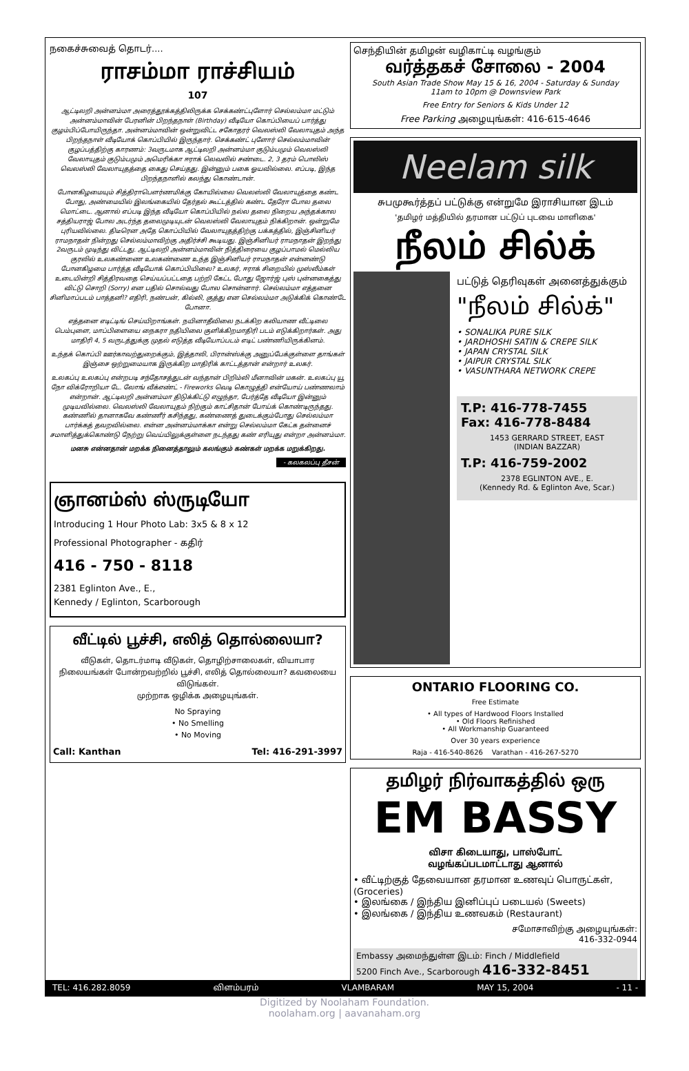நகைச்சுவைத் தொடர்....
ராசம்மா ராச்சியம்
107
ஆட்டிலறி அன்னம்மா அரைத்தூக்கத்திலிருக்க செக்கண்ட்புளோர் செல்லம்மா மட்டும் அன்னம்மாவின் பேரனின் பிறந்தநாள் (Birthday) வீடியோ கொப்பியைப் பார்த்து குழம்பிப்போயிருந்தா. அன்னம்மாவின் ஒன்றுவிட்ட சகோதரர் வெலஸ்லி வேலாயுதம் அந்த பிறந்தநாள் வீடியோக் கொப்பியில் இருந்தார். செக்கண்ட் புளோர் செல்லம்மாவின் குழப்பத்திற்கு காரணம்: 3வருடமாக ஆட்டிலறி அன்னம்மா குடும்பமும் வெலஸ்லி வேலாயுதம் குடும்பமும் அமெரிக்கா ஈராக் லெவலில் சண்டை. 2, 3 தரம் பொலிஸ் வெலஸ்லி வேலாயுதத்தை கைது செய்தது. இன்னும் பகை ஓயவில்லை. எப்படி, இந்த பிறந்தநாளில் கலந்து கொண்டான்.
போனகிழமையும் சித்திராபௌர்ணமிக்கு கோயில்லை வெலஸ்லி வேலாயுத்தை கண்ட போது, அண்மையில் இலங்கையில் தேர்தல் கூட்டத்தில் கண்ட தேரோ போல தலை மொட்டை. ஆனால் எப்படி இந்த வீடியோ கொப்பியில் நல்ல தலை நிறைய அந்தக்கால சத்தியராஜ் போல அடர்ந்த தலைமுடியுடன் வெலஸ்லி வேலாயுதம் நிக்கிறான். ஒன்றுமே புரியவில்லை. திடீரென அதே கொப்பியில் வேலாயுதத்திற்கு பக்கத்தில், இஞ்சினியர் ராமநாதன் நின்றது செல்லம்மாவிற்கு அதிர்ச்சி கூடியது. இஞ்சினியர் ராமநாதன் இறந்து 2வருடம் முடிந்து விட்டது. ஆட்டிலறி அன்னம்மாவின் நித்திரையை குழப்பாமல் மெல்லிய குரலில் உலகண்ணை உலகண்ணை உந்த இஞ்சினியர் ராமநாதன் என்னண்டு போனகிழமை பார்த்த வீடியோக் கொப்பியிலை? உலகர், ஈராக் சிறையில் முஸ்லீம்கள் உடையின்றி சித்திரவதை செய்யப்பட்டதை பற்றி கேட்ட போது ஜோர்ஜ் புஸ் புன்னகைத்து விட்டு சொறி (Sorry) என பதில் சொல்வது போல சொன்னார். செல்லம்மா எத்தனை சினிமாப்படம் பாத்தனி? எதிரி, நண்பன், கில்லி, குத்து என செல்லம்மா அடுக்கிக் கொண்டே போனா.
எத்தனை எடிட்டிங் செய்யிறாங்கள். நயினாதீவிலை நடக்கிற கலியாண வீட்டிலை பெம்புளை, மாப்பிளையை நைகரா நதியிலை குளிக்கிறமாதிரி படம் எடுக்கிறார்கள். அது மாதிரி 4, 5 வருடத்துக்கு முதல் எடுத்த வீடியோப்படம் எடிட் பண்ணியிருக்கினம்.
உந்தக் கொப்பி ஊர்காவற்துறைக்கும், இத்தாலி, பிரான்ஸ்க்கு அனுப்பேக்குள்ளை தாங்கள் இஞ்சை ஒற்றுமையாக இருக்கிற மாதிரிக் காட்டத்தான் என்றார் உலகர்.
உலகப்பு உலகப்பு என்றபடி சந்தோசத்துடன் வந்தான் பிறிம்லி மீனாவின் மகன். உலகப்பு யூ நோ விக்ரோறியா டே. லோங் வீக்எண்ட் - Fireworks வெடி கொழுத்தி என்யோய் பண்ணலாம் என்றான். ஆட்டிலறி அன்னம்மா திடுக்கிட்டு எழுந்தா, பேர்த்தே வீடியோ இன்னும் முடியவில்லை. வெலஸ்லி வேலாயுதம் நிற்கும் காட்சிதான் போய்க் கொண்டிருந்தது. கண்ணில் தானாகவே கண்ணீர் கசிந்தது, கண்ணைத் துடைக்கும்போது செல்லம்மா பார்க்கத் தவறவில்லை. என்ன அன்னம்மாக்கா என்று செல்லம்மா கேட்க தன்னைச் சமாளித்துக்கொண்டு நேற்று வெய்யிலுக்குள்ளை நடந்தது கண் எரியுது என்றா அன்னம்மா.
மனசு என்னதான் மறக்க நினைத்தாலும் கலங்கும் கண்கள் மறக்க மறுக்கிறது.
- கலகலப்பு தீசன்
ஞானம்ஸ் ஸ்ருடியோ
Introducing 1 Hour Photo Lab: 3x5 & 8 x 12
Professional Photographer - கதிர்
416 - 750 - 8118
2381 Eglinton Ave., E.,
Kennedy / Eglinton, Scarborough
வீட்டில் பூச்சி, எலித் தொல்லையா?
வீடுகள், தொடர்மாடி வீடுகள், தொழிற்சாலைகள், வியாபார நிலையங்கள் போன்றவற்றில் பூச்சி, எலித் தொல்லையா? கவலையை விடுங்கள்.
முற்றாக ஒழிக்க அழையுங்கள்.
No Spraying
• No Smelling
• No Moving
Call: Kanthan Tel: 416-291-3997
செந்தியின் தமிழன் வழிகாட்டி வழங்கும்
வர்த்தகச் சோலை - 2004
South Asian Trade Show May 15 & 16, 2004 - Saturday & Sunday
11am to 10pm @ Downsview Park
Free Entry for Seniors & Kids Under 12
Free Parking அழையுங்கள்: 416-615-4646
Neelam silk
சுபமுகூர்த்தப் பட்டுக்கு என்றுமே இராசியான இடம்
'தமிழர் மத்தியில் தரமான பட்டுப் புடவை மாளிகை'
நீலம் சில்க்
பட்டுத் தெரிவுகள் அனைத்துக்கும்
"நீலம் சில்க்"
• SONALIKA PURE SILK
• JARDHOSHI SATIN & CREPE SILK
• JAPAN CRYSTAL SILK
• JAIPUR CRYSTAL SILK
• VASUNTHARA NETWORK CREPE
T.P: 416-778-7455
Fax: 416-778-8484
1453 GERRARD STREET, EAST
(INDIAN BAZZAR)
T.P: 416-759-2002
2378 EGLINTON AVE., E.
(Kennedy Rd. & Eglinton Ave, Scar.)
ONTARIO FLOORING CO.
Free Estimate
• All types of Hardwood Floors Installed
• Old Floors Refinished
• All Workmanship Guaranteed
Over 30 years experience
Raja - 416-540-8626 Varathan - 416-267-5270
தமிழர் நிர்வாகத்தில் ஒரு
EM BASSY
விசா கிடையாது, பாஸ்போட்
வழங்கப்படமாட்டாது ஆனால்
• வீட்டிற்குத் தேவையான தரமான உணவுப் பொருட்கள், (Groceries)
• இலங்கை / இந்திய இனிப்புப் படையல் (Sweets)
• இலங்கை / இந்திய உணவகம் (Restaurant)
சமோசாவிற்கு அழையுங்கள்:
416-332-0944
Embassy அமைந்துள்ள இடம்: Finch / Middlefield
5200 Finch Ave., Scarborough 416-332-8451
TEL: 416.282.8059 விளம்பரம் VLAMBARAM MAY 15, 2004 - 11 -
Digitized by Noolaham Foundation.
noolaham.org | aavanaham.org